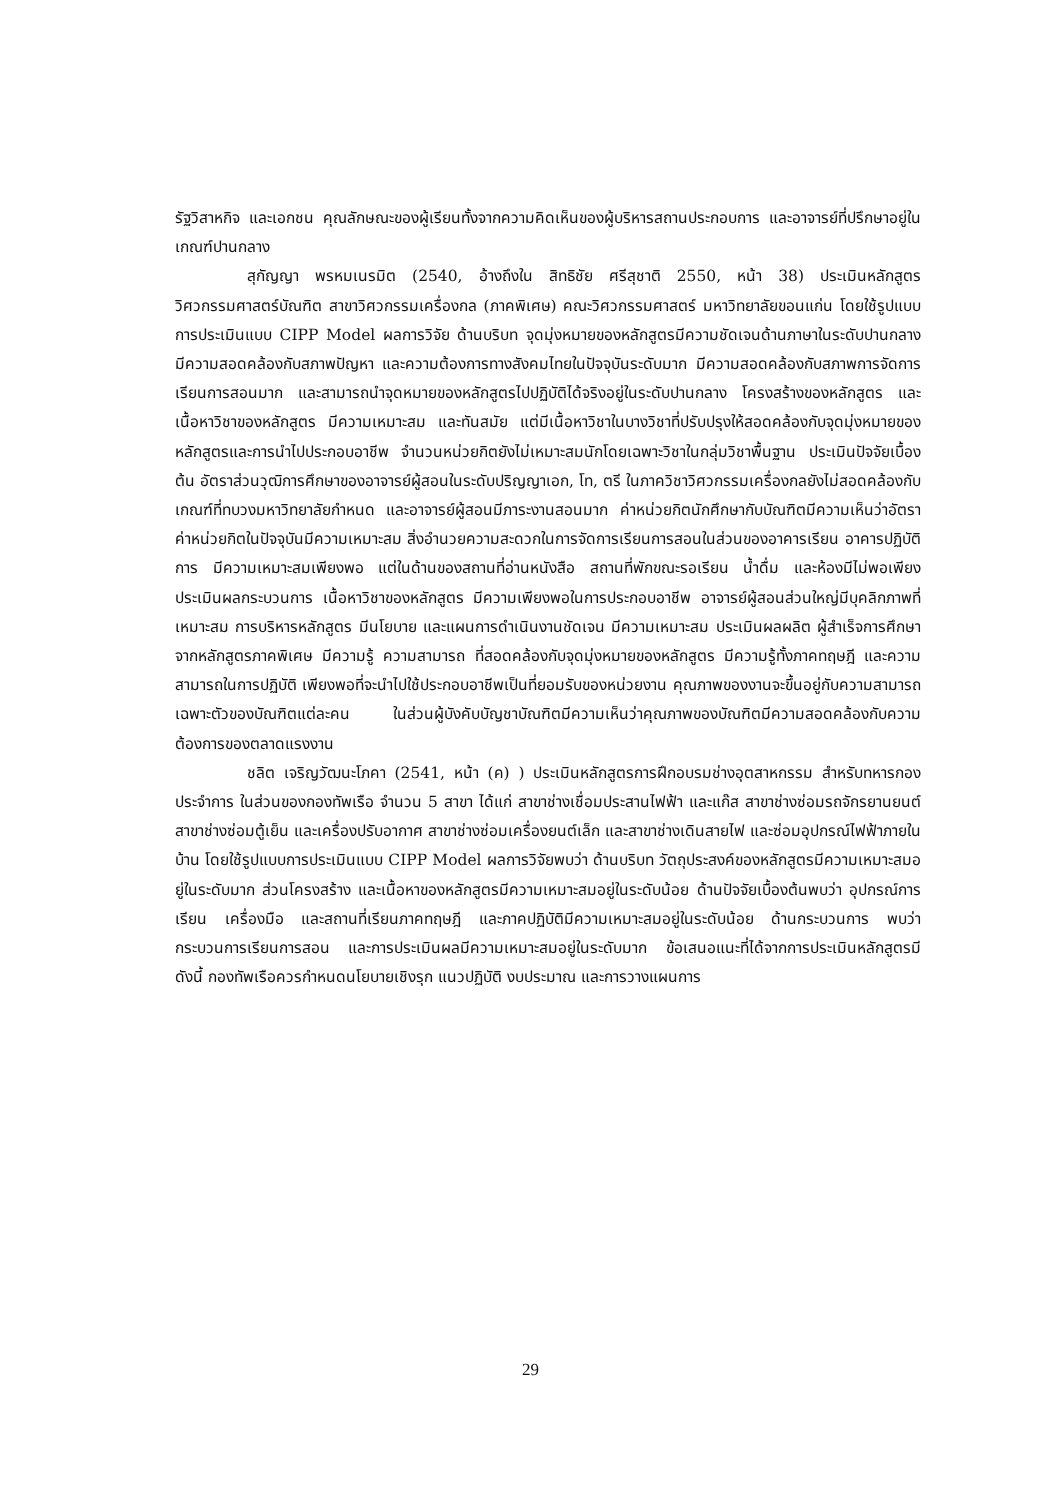รัฐวิสาหกิจ และเอกชน คุณลักษณะของผู้เรียนทั้งจากความคิดเห็นของผู้บริหารสถานประกอบการ และอาจารย์ที่ปรึกษาอยู่ในเกณฑ์ปานกลาง
สุกัญญา พรหมเนรมิต (2540, อ้างถึงใน สิทธิชัย ศรีสุชาติ 2550, หน้า 38) ประเมินหลักสูตรวิศวกรรมศาสตร์บัณฑิต สาขาวิศวกรรมเครื่องกล (ภาคพิเศษ) คณะวิศวกรรมศาสตร์ มหาวิทยาลัยขอนแก่น โดยใช้รูปแบบการประเมินแบบ CIPP Model ผลการวิจัย ด้านบริบท จุดมุ่งหมายของหลักสูตรมีความชัดเจนด้านภาษาในระดับปานกลาง มีความสอดคล้องกับสภาพปัญหา และความต้องการทางสังคมไทยในปัจจุบันระดับมาก มีความสอดคล้องกับสภาพการจัดการเรียนการสอนมาก และสามารถนำจุดหมายของหลักสูตรไปปฏิบัติได้จริงอยู่ในระดับปานกลาง โครงสร้างของหลักสูตร และเนื้อหาวิชาของหลักสูตร มีความเหมาะสม และทันสมัย แต่มีเนื้อหาวิชาในบางวิชาที่ปรับปรุงให้สอดคล้องกับจุดมุ่งหมายของหลักสูตรและการนำไปประกอบอาชีพ จำนวนหน่วยกิตยังไม่เหมาะสมนักโดยเฉพาะวิชาในกลุ่มวิชาพื้นฐาน ประเมินปัจจัยเบื้องต้น อัตราส่วนวุฒิการศึกษาของอาจารย์ผู้สอนในระดับปริญญาเอก, โท, ตรี ในภาควิชาวิศวกรรมเครื่องกลยังไม่สอดคล้องกับเกณฑ์ที่ทบวงมหาวิทยาลัยกำหนด และอาจารย์ผู้สอนมีภาระงานสอนมาก ค่าหน่วยกิตนักศึกษากับบัณฑิตมีความเห็นว่าอัตราค่าหน่วยกิตในปัจจุบันมีความเหมาะสม สิ่งอำนวยความสะดวกในการจัดการเรียนการสอนในส่วนของอาคารเรียน อาคารปฏิบัติการ มีความเหมาะสมเพียงพอ แต่ในด้านของสถานที่อ่านหนังสือ สถานที่พักขณะรอเรียน น้ำดื่ม และห้องมีไม่พอเพียง ประเมินผลกระบวนการ เนื้อหาวิชาของหลักสูตร มีความเพียงพอในการประกอบอาชีพ อาจารย์ผู้สอนส่วนใหญ่มีบุคลิกภาพที่เหมาะสม การบริหารหลักสูตร มีนโยบาย และแผนการดำเนินงานชัดเจน มีความเหมาะสม ประเมินผลผลิต ผู้สำเร็จการศึกษาจากหลักสูตรภาคพิเศษ มีความรู้ ความสามารถ ที่สอดคล้องกับจุดมุ่งหมายของหลักสูตร มีความรู้ทั้งภาคทฤษฎี และความสามารถในการปฏิบัติ เพียงพอที่จะนำไปใช้ประกอบอาชีพเป็นที่ยอมรับของหน่วยงาน คุณภาพของงานจะขึ้นอยู่กับความสามารถเฉพาะตัวของบัณฑิตแต่ละคน ในส่วนผู้บังคับบัญชาบัณฑิตมีความเห็นว่าคุณภาพของบัณฑิตมีความสอดคล้องกับความต้องการของตลาดแรงงาน
ชลิต เจริญวัฒนะโภคา (2541, หน้า (ค) ) ประเมินหลักสูตรการฝึกอบรมช่างอุตสาหกรรม สำหรับทหารกองประจำการ ในส่วนของกองทัพเรือ จำนวน 5 สาขา ได้แก่ สาขาช่างเชื่อมประสานไฟฟ้า และแก๊ส สาขาช่างซ่อมรถจักรยานยนต์ สาขาช่างซ่อมตู้เย็น และเครื่องปรับอากาศ สาขาช่างซ่อมเครื่องยนต์เล็ก และสาขาช่างเดินสายไฟ และซ่อมอุปกรณ์ไฟฟ้าภายในบ้าน โดยใช้รูปแบบการประเมินแบบ CIPP Model ผลการวิจัยพบว่า ด้านบริบท วัตถุประสงค์ของหลักสูตรมีความเหมาะสมอยู่ในระดับมาก ส่วนโครงสร้าง และเนื้อหาของหลักสูตรมีความเหมาะสมอยู่ในระดับน้อย ด้านปัจจัยเบื้องต้นพบว่า อุปกรณ์การเรียน เครื่องมือ และสถานที่เรียนภาคทฤษฎี และภาคปฏิบัติมีความเหมาะสมอยู่ในระดับน้อย ด้านกระบวนการ พบว่ากระบวนการเรียนการสอน และการประเมินผลมีความเหมาะสมอยู่ในระดับมาก ข้อเสนอแนะที่ได้จากการประเมินหลักสูตรมีดังนี้ กองทัพเรือควรกำหนดนโยบายเชิงรุก แนวปฏิบัติ งบประมาณ และการวางแผนการ
29